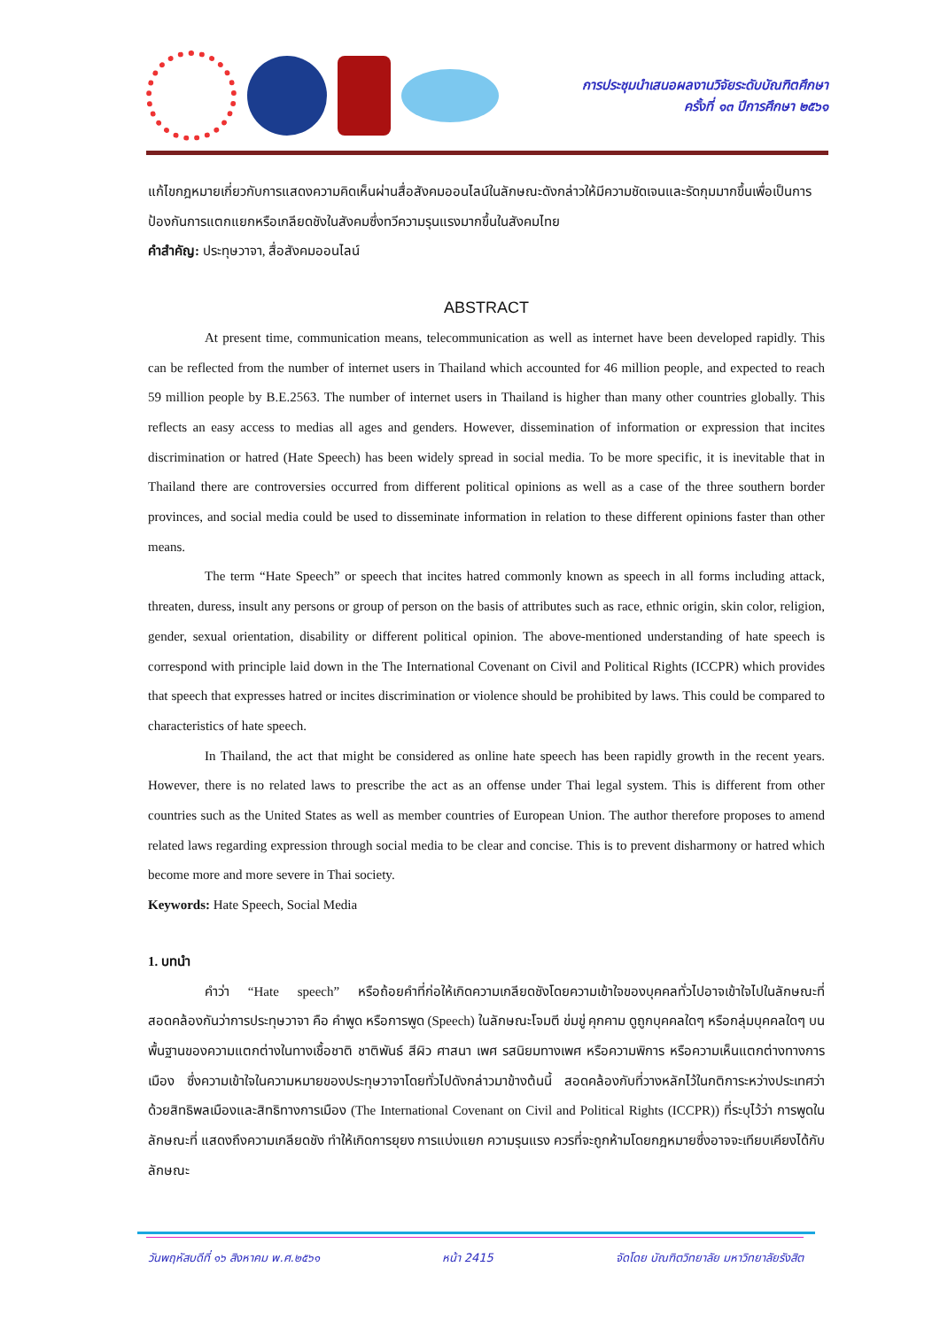การประชุมนำเสนอผลงานวิจัยระดับบัณฑิตศึกษา
ครั้งที่ ๑๓ ปีการศึกษา ๒๕๖๑
แก้ไขกฎหมายเกี่ยวกับการแสดงความคิดเห็นผ่านสื่อสังคมออนไลน์ในลักษณะดังกล่าวให้มีความชัดเจนและรัดกุมมากขึ้นเพื่อเป็นการป้องกันการแตกแยกหรือเกลียดชังในสังคมซึ่งทวีความรุนแรงมากขึ้นในสังคมไทย
คำสำคัญ: ประทุษวาจา, สื่อสังคมออนไลน์
ABSTRACT
At present time, communication means, telecommunication as well as internet have been developed rapidly. This can be reflected from the number of internet users in Thailand which accounted for 46 million people, and expected to reach 59 million people by B.E.2563. The number of internet users in Thailand is higher than many other countries globally. This reflects an easy access to medias all ages and genders. However, dissemination of information or expression that incites discrimination or hatred (Hate Speech) has been widely spread in social media. To be more specific, it is inevitable that in Thailand there are controversies occurred from different political opinions as well as a case of the three southern border provinces, and social media could be used to disseminate information in relation to these different opinions faster than other means.
The term “Hate Speech” or speech that incites hatred commonly known as speech in all forms including attack, threaten, duress, insult any persons or group of person on the basis of attributes such as race, ethnic origin, skin color, religion, gender, sexual orientation, disability or different political opinion. The above-mentioned understanding of hate speech is correspond with principle laid down in the The International Covenant on Civil and Political Rights (ICCPR) which provides that speech that expresses hatred or incites discrimination or violence should be prohibited by laws. This could be compared to characteristics of hate speech.
In Thailand, the act that might be considered as online hate speech has been rapidly growth in the recent years. However, there is no related laws to prescribe the act as an offense under Thai legal system. This is different from other countries such as the United States as well as member countries of European Union. The author therefore proposes to amend related laws regarding expression through social media to be clear and concise. This is to prevent disharmony or hatred which become more and more severe in Thai society.
Keywords: Hate Speech, Social Media
1. บทนำ
คำว่า “Hate speech” หรือถ้อยคำที่ก่อให้เกิดความเกลียดชังโดยความเข้าใจของบุคคลทั่วไปอาจเข้าใจไปในลักษณะที่สอดคล้องกันว่าการประทุษวาจา คือ คำพูด หรือการพูด (Speech) ในลักษณะโจมตี ข่มขู่ คุกคาม ดูถูกบุคคลใดๆ หรือกลุ่มบุคคลใดๆ บนพื้นฐานของความแตกต่างในทางเชื้อชาติ ชาติพันธ์ สีผิว ศาสนา เพศ รสนิยมทางเพศ หรือความพิการ หรือความเห็นแตกต่างทางการเมือง ซึ่งความเข้าใจในความหมายของประทุษวาจาโดยทั่วไปดังกล่าวมาข้างต้นนี้ สอดคล้องกับที่วางหลักไว้ในกติการะหว่างประเทศว่าด้วยสิทธิพลเมืองและสิทธิทางการเมือง (The International Covenant on Civil and Political Rights (ICCPR)) ที่ระบุไว้ว่า การพูดในลักษณะที่ แสดงถึงความเกลียดชัง ทำให้เกิดการยุยง การแบ่งแยก ความรุนแรง ควรที่จะถูกห้ามโดยกฎหมายซึ่งอาจจะเทียบเคียงได้กับลักษณะ
วันพฤหัสบดีที่ ๑๖ สิงหาคม พ.ศ.๒๕๖๑ หน้า 2415 จัดโดย บัณฑิตวิทยาลัย มหาวิทยาลัยรังสิต